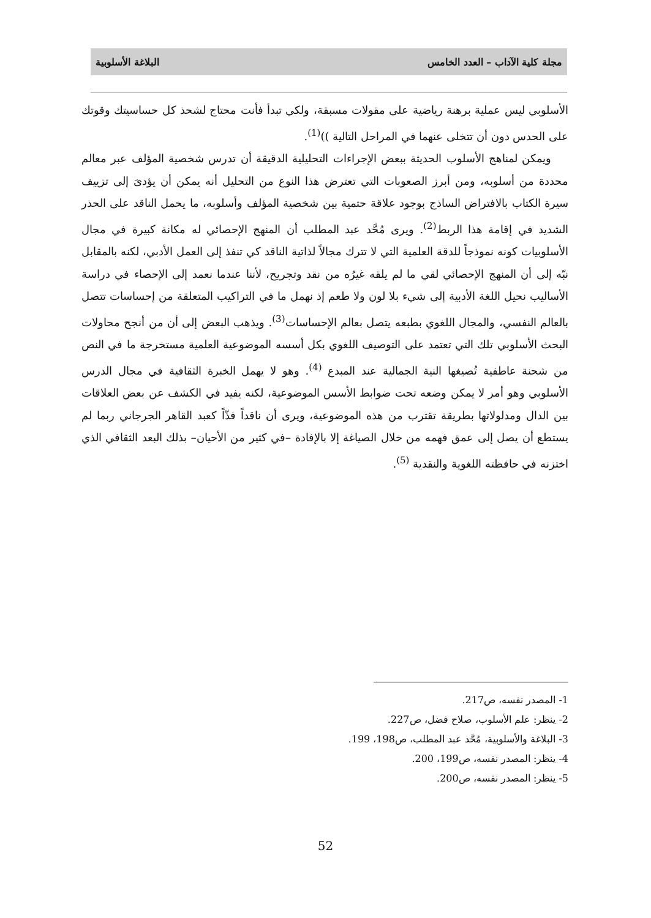مجلة كلية الآداب – العدد الخامس البلاغة الأسلوبية
الأسلوبي ليس عملية برهنة رياضية على مقولات مسبقة، ولكي تبدأ فأنت محتاج لشحذ كل حساسيتك وقوتك على الحدس دون أن تتخلى عنهما في المراحل التالية ))<sup>(1)</sup>.
ويمكن لمناهج الأسلوب الحديثة ببعض الإجراءات التحليلية الدقيقة أن تدرس شخصية المؤلف عبر معالم محددة من أسلوبه، ومن أبرز الصعوبات التي تعترض هذا النوع من التحليل أنه يمكن أن يؤدىَ إلى تزييف سيرة الكتاب بالافتراض الساذج بوجود علاقة حتمية بين شخصية المؤلف وأسلوبه، ما يحمل الناقد على الحذر الشديد في إقامة هذا الربط<sup>(2)</sup>. ويرى مُحَّد عبد المطلب أن المنهج الإحصائي له مكانة كبيرة في مجال الأسلوبيات كونه نموذجاً للدقة العلمية التي لا تترك مجالاً لذاتية الناقد كي تنفذ إلى العمل الأدبي، لكنه بالمقابل نبّه إلى أن المنهج الإحصائي لقي ما لم يلقه غيرُه من نقد وتجريح، لأننا عندما نعمد إلى الإحصاء في دراسة الأساليب نحيل اللغة الأدبية إلى شيء بلا لون ولا طعم إذ نهمل ما في التراكيب المتعلقة من إحساسات تتصل بالعالم النفسي، والمجال اللغوي بطبعه يتصل بعالم الإحساسات<sup>(3)</sup>. ويذهب البعض إلى أن من أنجح محاولات البحث الأسلوبي تلك التي تعتمد على التوصيف اللغوي بكل أسسه الموضوعية العلمية مستخرجة ما في النص من شحنة عاطفية تُصيغها النية الجمالية عند المبدع <sup>(4)</sup>. وهو لا يهمل الخبرة الثقافية في مجال الدرس الأسلوبي وهو أمر لا يمكن وضعه تحت ضوابط الأسس الموضوعية، لكنه يفيد في الكشف عن بعض العلاقات بين الدال ومدلولاتها بطريقة تقترب من هذه الموضوعية، ويرى أن ناقداً فذّاً كعبد القاهر الجرجاني ربما لم يستطع أن يصل إلى عمق فهمه من خلال الصياغة إلا بالإفادة –في كثير من الأحيان– بذلك البعد الثقافي الذي اختزنه في حافظته اللغوية والنقدية <sup>(5)</sup>.
1- المصدر نفسه، ص217.
2- ينظر: علم الأسلوب، صلاح فضل، ص227.
3- البلاغة والأسلوبية، مُحَّد عبد المطلب، ص198، 199.
4- ينظر: المصدر نفسه، ص199، 200.
5- ينظر: المصدر نفسه، ص200.
52